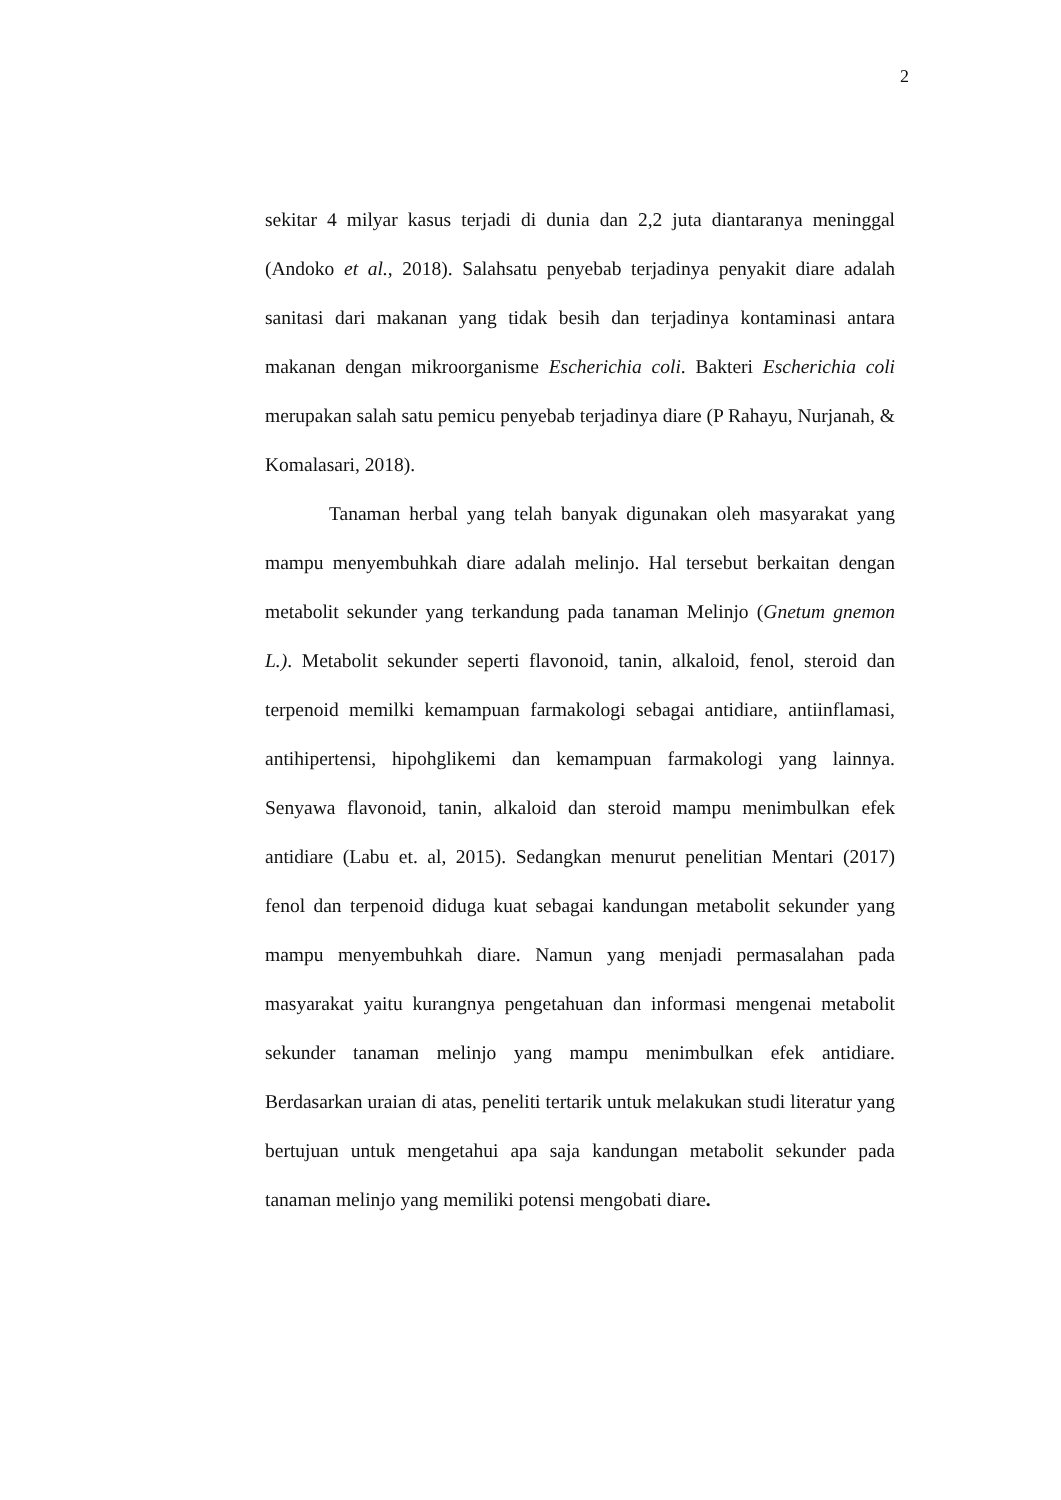2
sekitar 4 milyar kasus terjadi di dunia dan 2,2 juta diantaranya meninggal (Andoko et al., 2018). Salahsatu penyebab terjadinya penyakit diare adalah sanitasi dari makanan yang tidak besih dan terjadinya kontaminasi antara makanan dengan mikroorganisme Escherichia coli. Bakteri Escherichia coli merupakan salah satu pemicu penyebab terjadinya diare (P Rahayu, Nurjanah, & Komalasari, 2018).
Tanaman herbal yang telah banyak digunakan oleh masyarakat yang mampu menyembuhkah diare adalah melinjo. Hal tersebut berkaitan dengan metabolit sekunder yang terkandung pada tanaman Melinjo (Gnetum gnemon L.). Metabolit sekunder seperti flavonoid, tanin, alkaloid, fenol, steroid dan terpenoid memilki kemampuan farmakologi sebagai antidiare, antiinflamasi, antihipertensi, hipohglikemi dan kemampuan farmakologi yang lainnya. Senyawa flavonoid, tanin, alkaloid dan steroid mampu menimbulkan efek antidiare (Labu et. al, 2015). Sedangkan menurut penelitian Mentari (2017) fenol dan terpenoid diduga kuat sebagai kandungan metabolit sekunder yang mampu menyembuhkah diare. Namun yang menjadi permasalahan pada masyarakat yaitu kurangnya pengetahuan dan informasi mengenai metabolit sekunder tanaman melinjo yang mampu menimbulkan efek antidiare. Berdasarkan uraian di atas, peneliti tertarik untuk melakukan studi literatur yang bertujuan untuk mengetahui apa saja kandungan metabolit sekunder pada tanaman melinjo yang memiliki potensi mengobati diare.